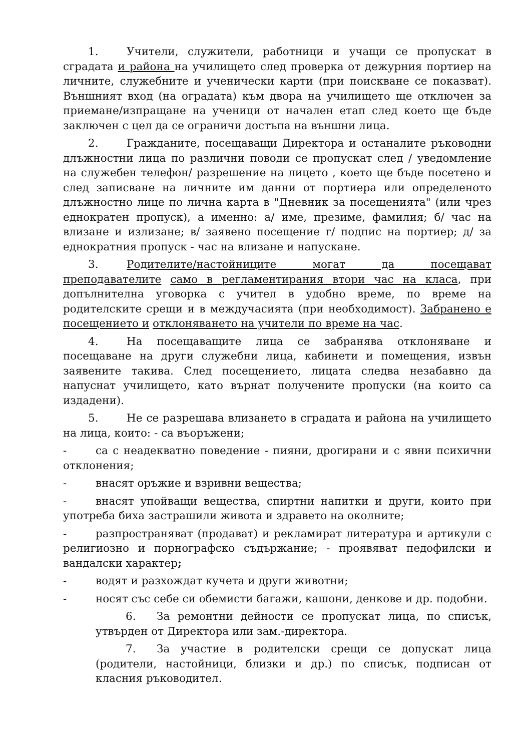1. Учители, служители, работници и учащи се пропускат в сградата и района на училището след проверка от дежурния портиер на личните, служебните и ученически карти (при поискване се показват). Външният вход (на оградата) към двора на училището ще отключен за приемане/изпращане на ученици от начален етап след което ще бъде заключен с цел да се ограничи достъпа на външни лица.
2. Гражданите, посещаващи Директора и останалите ръководни длъжностни лица по различни поводи се пропускат след / уведомление на служебен телефон/ разрешение на лицето , което ще бъде посетено и след записване на личните им данни от портиера или определеното длъжностно лице по лична карта в "Дневник за посещенията" (или чрез еднократен пропуск), а именно: а/ име, презиме, фамилия; б/ час на влизане и излизане; в/ заявено посещение г/ подпис на портиер; д/ за еднократния пропуск - час на влизане и напускане.
3. Родителите/настойниците могат да посещават преподавателите само в регламентирания втори час на класа, при допълнителна уговорка с учител в удобно време, по време на родителските срещи и в междучасията (при необходимост). Забранено е посещението и отклоняването на учители по време на час.
4. На посещаващите лица се забранява отклоняване и посещаване на други служебни лица, кабинети и помещения, извън заявените такива. След посещението, лицата следва незабавно да напуснат училището, като върнат получените пропуски (на които са издадени).
5. Не се разрешава влизането в сградата и района на училището на лица, които: - са въоръжени;
- са с неадекватно поведение - пияни, дрогирани и с явни психични отклонения;
- внасят оръжие и взривни вещества;
- внасят упойващи вещества, спиртни напитки и други, които при употреба биха застрашили живота и здравето на околните;
- разпространяват (продават) и рекламират литература и артикули с религиозно и порнографско съдържание; - проявяват педофилски и вандалски характер;
- водят и разхождат кучета и други животни;
- носят със себе си обемисти багажи, кашони, денкове и др. подобни.
6. За ремонтни дейности се пропускат лица, по списък, утвърден от Директора или зам.-директора.
7. За участие в родителски срещи се допускат лица (родители, настойници, близки и др.) по списък, подписан от класния ръководител.